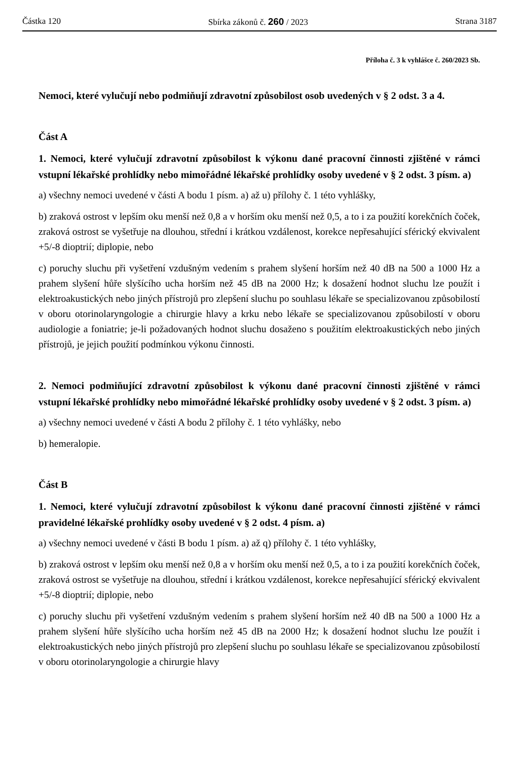Částka 120 Sbírka zákonů č. 260 / 2023 Strana 3187
Příloha č. 3 k vyhlášce č. 260/2023 Sb.
Nemoci, které vylučují nebo podmiňují zdravotní způsobilost osob uvedených v § 2 odst. 3 a 4.
Část A
1. Nemoci, které vylučují zdravotní způsobilost k výkonu dané pracovní činnosti zjištěné v rámci vstupní lékařské prohlídky nebo mimořádné lékařské prohlídky osoby uvedené v § 2 odst. 3 písm. a)
a) všechny nemoci uvedené v části A bodu 1 písm. a) až u) přílohy č. 1 této vyhlášky,
b) zraková ostrost v lepším oku menší než 0,8 a v horším oku menší než 0,5, a to i za použití korekčních čoček, zraková ostrost se vyšetřuje na dlouhou, střední i krátkou vzdálenost, korekce nepřesahující sférický ekvivalent +5/-8 dioptrií; diplopie, nebo
c) poruchy sluchu při vyšetření vzdušným vedením s prahem slyšení horším než 40 dB na 500 a 1000 Hz a prahem slyšení hůře slyšícího ucha horším než 45 dB na 2000 Hz; k dosažení hodnot sluchu lze použít i elektroakustických nebo jiných přístrojů pro zlepšení sluchu po souhlasu lékaře se specializovanou způsobilostí v oboru otorinolaryngologie a chirurgie hlavy a krku nebo lékaře se specializovanou způsobilostí v oboru audiologie a foniatrie; je-li požadovaných hodnot sluchu dosaženo s použitím elektroakustických nebo jiných přístrojů, je jejich použití podmínkou výkonu činnosti.
2. Nemoci podmiňující zdravotní způsobilost k výkonu dané pracovní činnosti zjištěné v rámci vstupní lékařské prohlídky nebo mimořádné lékařské prohlídky osoby uvedené v § 2 odst. 3 písm. a)
a) všechny nemoci uvedené v části A bodu 2 přílohy č. 1 této vyhlášky, nebo
b) hemeralopie.
Část B
1. Nemoci, které vylučují zdravotní způsobilost k výkonu dané pracovní činnosti zjištěné v rámci pravidelné lékařské prohlídky osoby uvedené v § 2 odst. 4 písm. a)
a) všechny nemoci uvedené v části B bodu 1 písm. a) až q) přílohy č. 1 této vyhlášky,
b) zraková ostrost v lepším oku menší než 0,8 a v horším oku menší než 0,5, a to i za použití korekčních čoček, zraková ostrost se vyšetřuje na dlouhou, střední i krátkou vzdálenost, korekce nepřesahující sférický ekvivalent +5/-8 dioptrií; diplopie, nebo
c) poruchy sluchu při vyšetření vzdušným vedením s prahem slyšení horším než 40 dB na 500 a 1000 Hz a prahem slyšení hůře slyšícího ucha horším než 45 dB na 2000 Hz; k dosažení hodnot sluchu lze použít i elektroakustických nebo jiných přístrojů pro zlepšení sluchu po souhlasu lékaře se specializovanou způsobilostí v oboru otorinolaryngologie a chirurgie hlavy